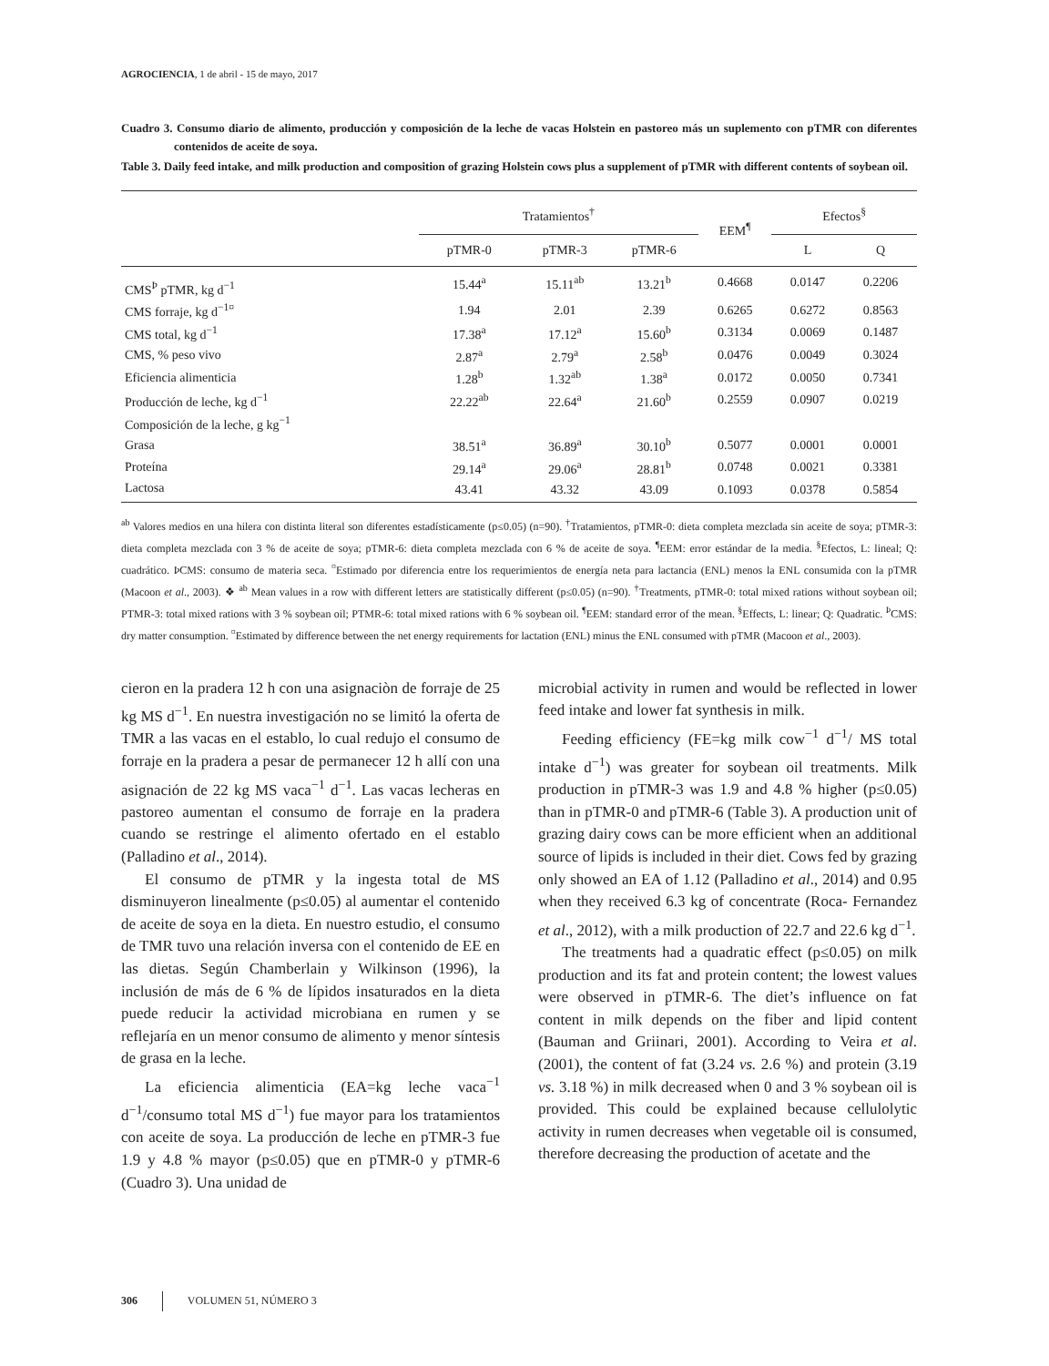AGROCIENCIA, 1 de abril - 15 de mayo, 2017
Cuadro 3. Consumo diario de alimento, producción y composición de la leche de vacas Holstein en pastoreo más un suplemento con pTMR con diferentes contenidos de aceite de soya.
Table 3. Daily feed intake, and milk production and composition of grazing Holstein cows plus a supplement of pTMR with different contents of soybean oil.
| | Tratamientos<sup>†</sup> | | | EEM<sup>¶</sup> | Efectos<sup>§</sup> | |
| --- | --- | --- | --- | --- | --- | --- |
| | pTMR-0 | pTMR-3 | pTMR-6 | | L | Q |
| CMS<sup>Þ</sup> pTMR, kg d<sup>−1</sup> | 15.44<sup>a</sup> | 15.11<sup>ab</sup> | 13.21<sup>b</sup> | 0.4668 | 0.0147 | 0.2206 |
| CMS forraje, kg d<sup>−1¤</sup> | 1.94 | 2.01 | 2.39 | 0.6265 | 0.6272 | 0.8563 |
| CMS total, kg d<sup>−1</sup> | 17.38<sup>a</sup> | 17.12<sup>a</sup> | 15.60<sup>b</sup> | 0.3134 | 0.0069 | 0.1487 |
| CMS, % peso vivo | 2.87<sup>a</sup> | 2.79<sup>a</sup> | 2.58<sup>b</sup> | 0.0476 | 0.0049 | 0.3024 |
| Eficiencia alimenticia | 1.28<sup>b</sup> | 1.32<sup>ab</sup> | 1.38<sup>a</sup> | 0.0172 | 0.0050 | 0.7341 |
| Producción de leche, kg d<sup>−1</sup> | 22.22<sup>ab</sup> | 22.64<sup>a</sup> | 21.60<sup>b</sup> | 0.2559 | 0.0907 | 0.0219 |
| Composición de la leche, g kg<sup>−1</sup> | | | | | | |
| Grasa | 38.51<sup>a</sup> | 36.89<sup>a</sup> | 30.10<sup>b</sup> | 0.5077 | 0.0001 | 0.0001 |
| Proteína | 29.14<sup>a</sup> | 29.06<sup>a</sup> | 28.81<sup>b</sup> | 0.0748 | 0.0021 | 0.3381 |
| Lactosa | 43.41 | 43.32 | 43.09 | 0.1093 | 0.0378 | 0.5854 |
<sup>ab</sup> Valores medios en una hilera con distinta literal son diferentes estadísticamente (p≤0.05) (n=90). <sup>†</sup>Tratamientos, pTMR-0: dieta completa mezclada sin aceite de soya; pTMR-3: dieta completa mezclada con 3 % de aceite de soya; pTMR-6: dieta completa mezclada con 6 % de aceite de soya. <sup>¶</sup>EEM: error estándar de la media. <sup>§</sup>Efectos, L: lineal; Q: cuadrático. ÞCMS: consumo de materia seca. <sup>¤</sup>Estimado por diferencia entre los requerimientos de energía neta para lactancia (ENL) menos la ENL consumida con la pTMR (Macoon et al., 2003). ❖ <sup>ab</sup> Mean values in a row with different letters are statistically different (p≤0.05) (n=90). <sup>†</sup>Treatments, pTMR-0: total mixed rations without soybean oil; PTMR-3: total mixed rations with 3 % soybean oil; PTMR-6: total mixed rations with 6 % soybean oil. <sup>¶</sup>EEM: standard error of the mean. <sup>§</sup>Effects, L: linear; Q: Quadratic. <sup>Þ</sup>CMS: dry matter consumption. <sup>¤</sup>Estimated by difference between the net energy requirements for lactation (ENL) minus the ENL consumed with pTMR (Macoon et al., 2003).
cieron en la pradera 12 h con una asignaciòn de forraje de 25 kg MS d<sup>−1</sup>. En nuestra investigación no se limitó la oferta de TMR a las vacas en el establo, lo cual redujo el consumo de forraje en la pradera a pesar de permanecer 12 h allí con una asignación de 22 kg MS vaca<sup>−1</sup> d<sup>−1</sup>. Las vacas lecheras en pastoreo aumentan el consumo de forraje en la pradera cuando se restringe el alimento ofertado en el establo (Palladino et al., 2014).
El consumo de pTMR y la ingesta total de MS disminuyeron linealmente (p≤0.05) al aumentar el contenido de aceite de soya en la dieta. En nuestro estudio, el consumo de TMR tuvo una relación inversa con el contenido de EE en las dietas. Según Chamberlain y Wilkinson (1996), la inclusión de más de 6 % de lípidos insaturados en la dieta puede reducir la actividad microbiana en rumen y se reflejaría en un menor consumo de alimento y menor síntesis de grasa en la leche.
La eficiencia alimenticia (EA=kg leche vaca<sup>−1</sup> d<sup>−1</sup>/consumo total MS d<sup>−1</sup>) fue mayor para los tratamientos con aceite de soya. La producción de leche en pTMR-3 fue 1.9 y 4.8 % mayor (p≤0.05) que en pTMR-0 y pTMR-6 (Cuadro 3). Una unidad de
microbial activity in rumen and would be reflected in lower feed intake and lower fat synthesis in milk.
Feeding efficiency (FE=kg milk cow<sup>−1</sup> d<sup>−1</sup>/ MS total intake d<sup>−1</sup>) was greater for soybean oil treatments. Milk production in pTMR-3 was 1.9 and 4.8 % higher (p≤0.05) than in pTMR-0 and pTMR-6 (Table 3). A production unit of grazing dairy cows can be more efficient when an additional source of lipids is included in their diet. Cows fed by grazing only showed an EA of 1.12 (Palladino et al., 2014) and 0.95 when they received 6.3 kg of concentrate (Roca- Fernandez et al., 2012), with a milk production of 22.7 and 22.6 kg d<sup>−1</sup>.
The treatments had a quadratic effect (p≤0.05) on milk production and its fat and protein content; the lowest values were observed in pTMR-6. The diet’s influence on fat content in milk depends on the fiber and lipid content (Bauman and Griinari, 2001). According to Veira et al. (2001), the content of fat (3.24 vs. 2.6 %) and protein (3.19 vs. 3.18 %) in milk decreased when 0 and 3 % soybean oil is provided. This could be explained because cellulolytic activity in rumen decreases when vegetable oil is consumed, therefore decreasing the production of acetate and the
306 VOLUMEN 51, NÚMERO 3